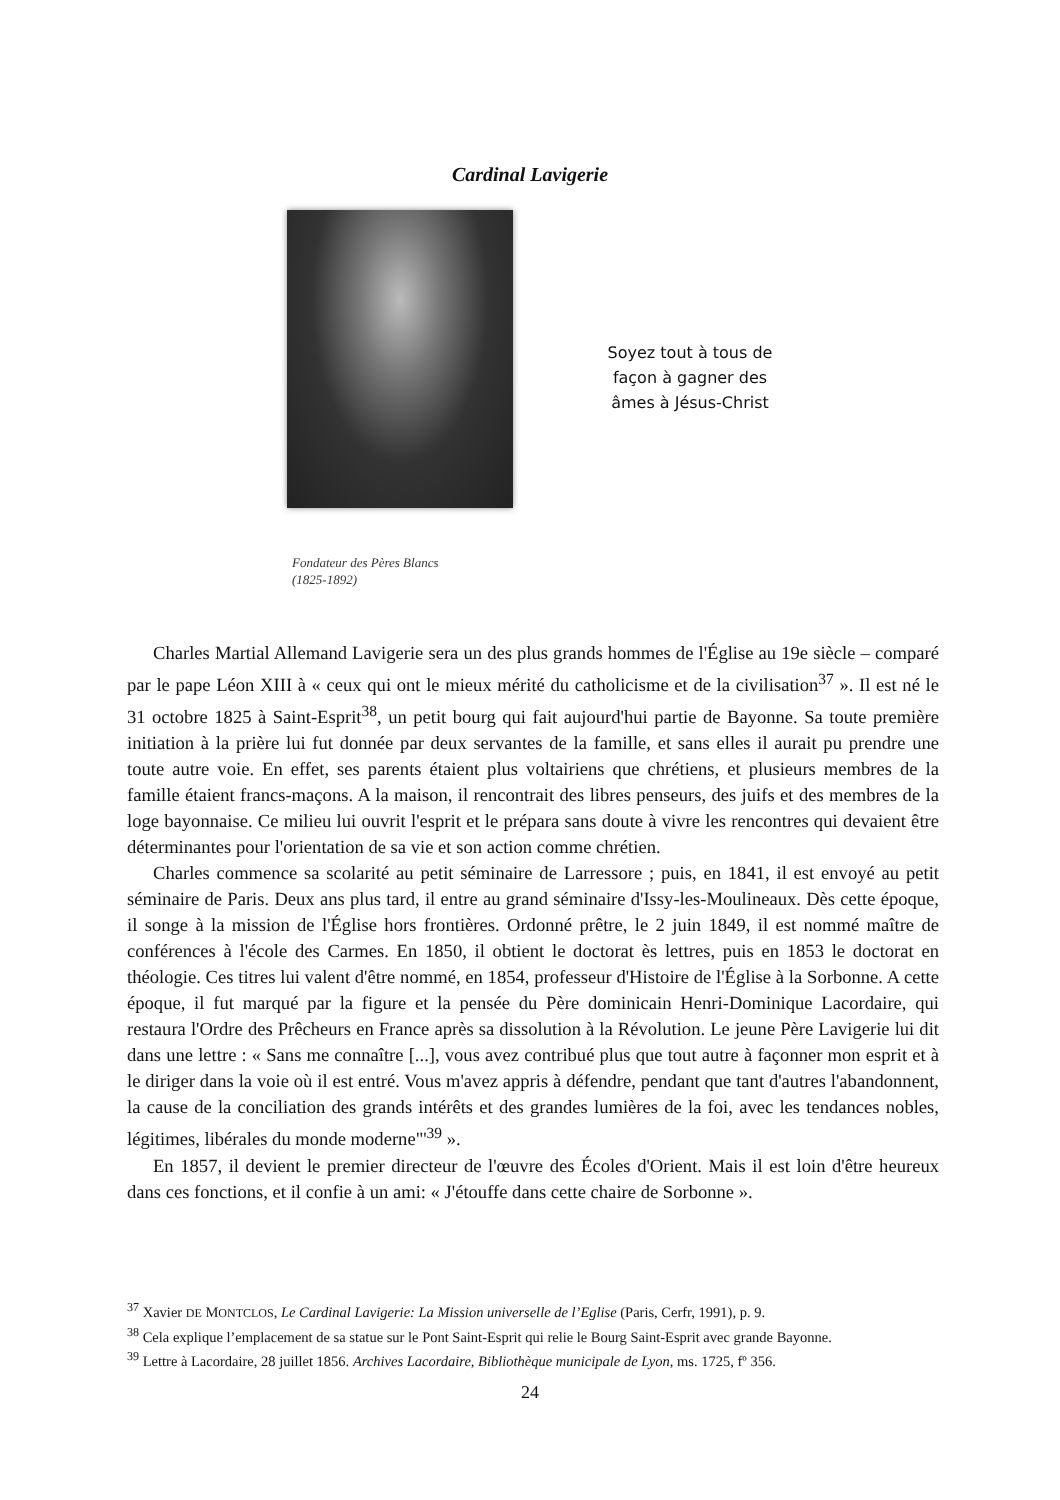Cardinal Lavigerie
Soyez tout à tous de façon à gagner des âmes à Jésus-Christ
Fondateur des Pères Blancs
(1825-1892)
Charles Martial Allemand Lavigerie sera un des plus grands hommes de l'Église au 19e siècle – comparé par le pape Léon XIII à « ceux qui ont le mieux mérité du catholicisme et de la civilisation<sup>37</sup> ». Il est né le 31 octobre 1825 à Saint-Esprit<sup>38</sup>, un petit bourg qui fait aujourd'hui partie de Bayonne. Sa toute première initiation à la prière lui fut donnée par deux servantes de la famille, et sans elles il aurait pu prendre une toute autre voie. En effet, ses parents étaient plus voltairiens que chrétiens, et plusieurs membres de la famille étaient francs-maçons. A la maison, il rencontrait des libres penseurs, des juifs et des membres de la loge bayonnaise. Ce milieu lui ouvrit l'esprit et le prépara sans doute à vivre les rencontres qui devaient être déterminantes pour l'orientation de sa vie et son action comme chrétien.
Charles commence sa scolarité au petit séminaire de Larressore ; puis, en 1841, il est envoyé au petit séminaire de Paris. Deux ans plus tard, il entre au grand séminaire d'Issy-les-Moulineaux. Dès cette époque, il songe à la mission de l'Église hors frontières. Ordonné prêtre, le 2 juin 1849, il est nommé maître de conférences à l'école des Carmes. En 1850, il obtient le doctorat ès lettres, puis en 1853 le doctorat en théologie. Ces titres lui valent d'être nommé, en 1854, professeur d'Histoire de l'Église à la Sorbonne. A cette époque, il fut marqué par la figure et la pensée du Père dominicain Henri-Dominique Lacordaire, qui restaura l'Ordre des Prêcheurs en France après sa dissolution à la Révolution. Le jeune Père Lavigerie lui dit dans une lettre : « Sans me connaître [...], vous avez contribué plus que tout autre à façonner mon esprit et à le diriger dans la voie où il est entré. Vous m'avez appris à défendre, pendant que tant d'autres l'abandonnent, la cause de la conciliation des grands intérêts et des grandes lumières de la foi, avec les tendances nobles, légitimes, libérales du monde moderne"'<sup>39</sup> ».
En 1857, il devient le premier directeur de l'œuvre des Écoles d'Orient. Mais il est loin d'être heureux dans ces fonctions, et il confie à un ami: « J'étouffe dans cette chaire de Sorbonne ».
<sup>37</sup> Xavier DE MONTCLOS, Le Cardinal Lavigerie: La Mission universelle de l’Eglise (Paris, Cerfr, 1991), p. 9.
<sup>38</sup> Cela explique l’emplacement de sa statue sur le Pont Saint-Esprit qui relie le Bourg Saint-Esprit avec grande Bayonne.
<sup>39</sup> Lettre à Lacordaire, 28 juillet 1856. Archives Lacordaire, Bibliothèque municipale de Lyon, ms. 1725, fº 356.
24